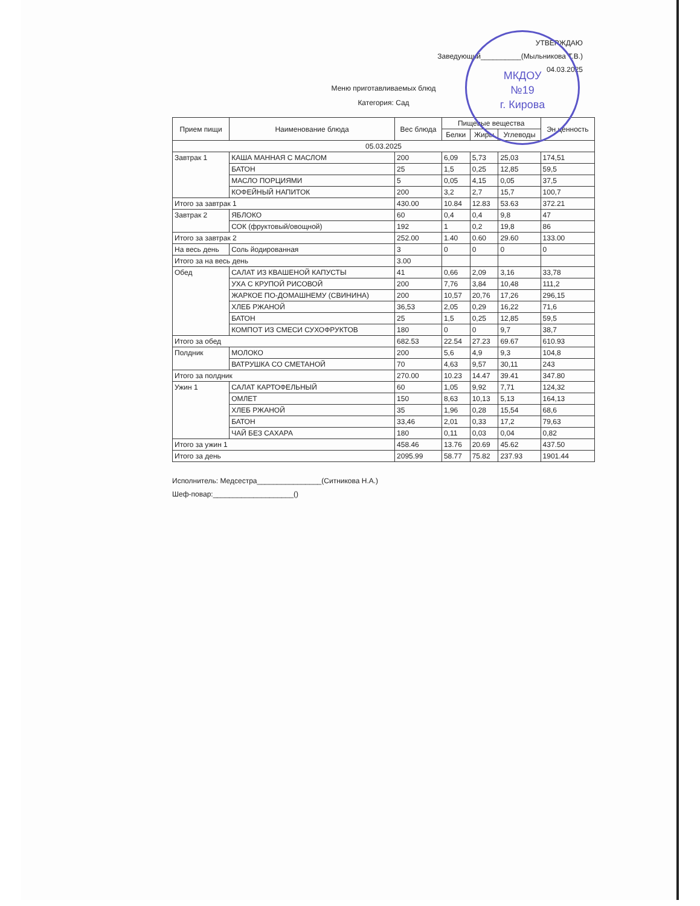МКДОУ
№19
г. Кирова
УТВЕРЖДАЮ
Заведующий__________(Мыльникова Т.В.)
04.03.2025
Меню приготавливаемых блюд
Категория: Сад
| Прием пищи | Наименование блюда | Вес блюда | Пищевые вещества | | | Эн.ценность |
| --- | --- | --- | --- | --- | --- | --- |
| | | | Белки | Жиры | Углеводы | |
| 05.03.2025 | | | | | | |
| Завтрак 1 | КАША МАННАЯ С МАСЛОМ | 200 | 6,09 | 5,73 | 25,03 | 174,51 |
| | БАТОН | 25 | 1,5 | 0,25 | 12,85 | 59,5 |
| | МАСЛО ПОРЦИЯМИ | 5 | 0,05 | 4,15 | 0,05 | 37,5 |
| | КОФЕЙНЫЙ НАПИТОК | 200 | 3,2 | 2,7 | 15,7 | 100,7 |
| Итого за завтрак 1 | | 430.00 | 10.84 | 12.83 | 53.63 | 372.21 |
| Завтрак 2 | ЯБЛОКО | 60 | 0,4 | 0,4 | 9,8 | 47 |
| | СОК (фруктовый/овощной) | 192 | 1 | 0,2 | 19,8 | 86 |
| Итого за завтрак 2 | | 252.00 | 1.40 | 0.60 | 29.60 | 133.00 |
| На весь день | Соль йодированная | 3 | 0 | 0 | 0 | 0 |
| Итого за на весь день | | 3.00 | | | | |
| Обед | САЛАТ ИЗ КВАШЕНОЙ КАПУСТЫ | 41 | 0,66 | 2,09 | 3,16 | 33,78 |
| | УХА С КРУПОЙ РИСОВОЙ | 200 | 7,76 | 3,84 | 10,48 | 111,2 |
| | ЖАРКОЕ ПО-ДОМАШНЕМУ (СВИНИНА) | 200 | 10,57 | 20,76 | 17,26 | 296,15 |
| | ХЛЕБ РЖАНОЙ | 36,53 | 2,05 | 0,29 | 16,22 | 71,6 |
| | БАТОН | 25 | 1,5 | 0,25 | 12,85 | 59,5 |
| | КОМПОТ ИЗ СМЕСИ СУХОФРУКТОВ | 180 | 0 | 0 | 9,7 | 38,7 |
| Итого за обед | | 682.53 | 22.54 | 27.23 | 69.67 | 610.93 |
| Полдник | МОЛОКО | 200 | 5,6 | 4,9 | 9,3 | 104,8 |
| | ВАТРУШКА СО СМЕТАНОЙ | 70 | 4,63 | 9,57 | 30,11 | 243 |
| Итого за полдник | | 270.00 | 10.23 | 14.47 | 39.41 | 347.80 |
| Ужин 1 | САЛАТ КАРТОФЕЛЬНЫЙ | 60 | 1,05 | 9,92 | 7,71 | 124,32 |
| | ОМЛЕТ | 150 | 8,63 | 10,13 | 5,13 | 164,13 |
| | ХЛЕБ РЖАНОЙ | 35 | 1,96 | 0,28 | 15,54 | 68,6 |
| | БАТОН | 33,46 | 2,01 | 0,33 | 17,2 | 79,63 |
| | ЧАЙ БЕЗ САХАРА | 180 | 0,11 | 0,03 | 0,04 | 0,82 |
| Итого за ужин 1 | | 458.46 | 13.76 | 20.69 | 45.62 | 437.50 |
| Итого за день | | 2095.99 | 58.77 | 75.82 | 237.93 | 1901.44 |
Исполнитель: Медсестра________________(Ситникова Н.А.)
Шеф-повар:____________________()